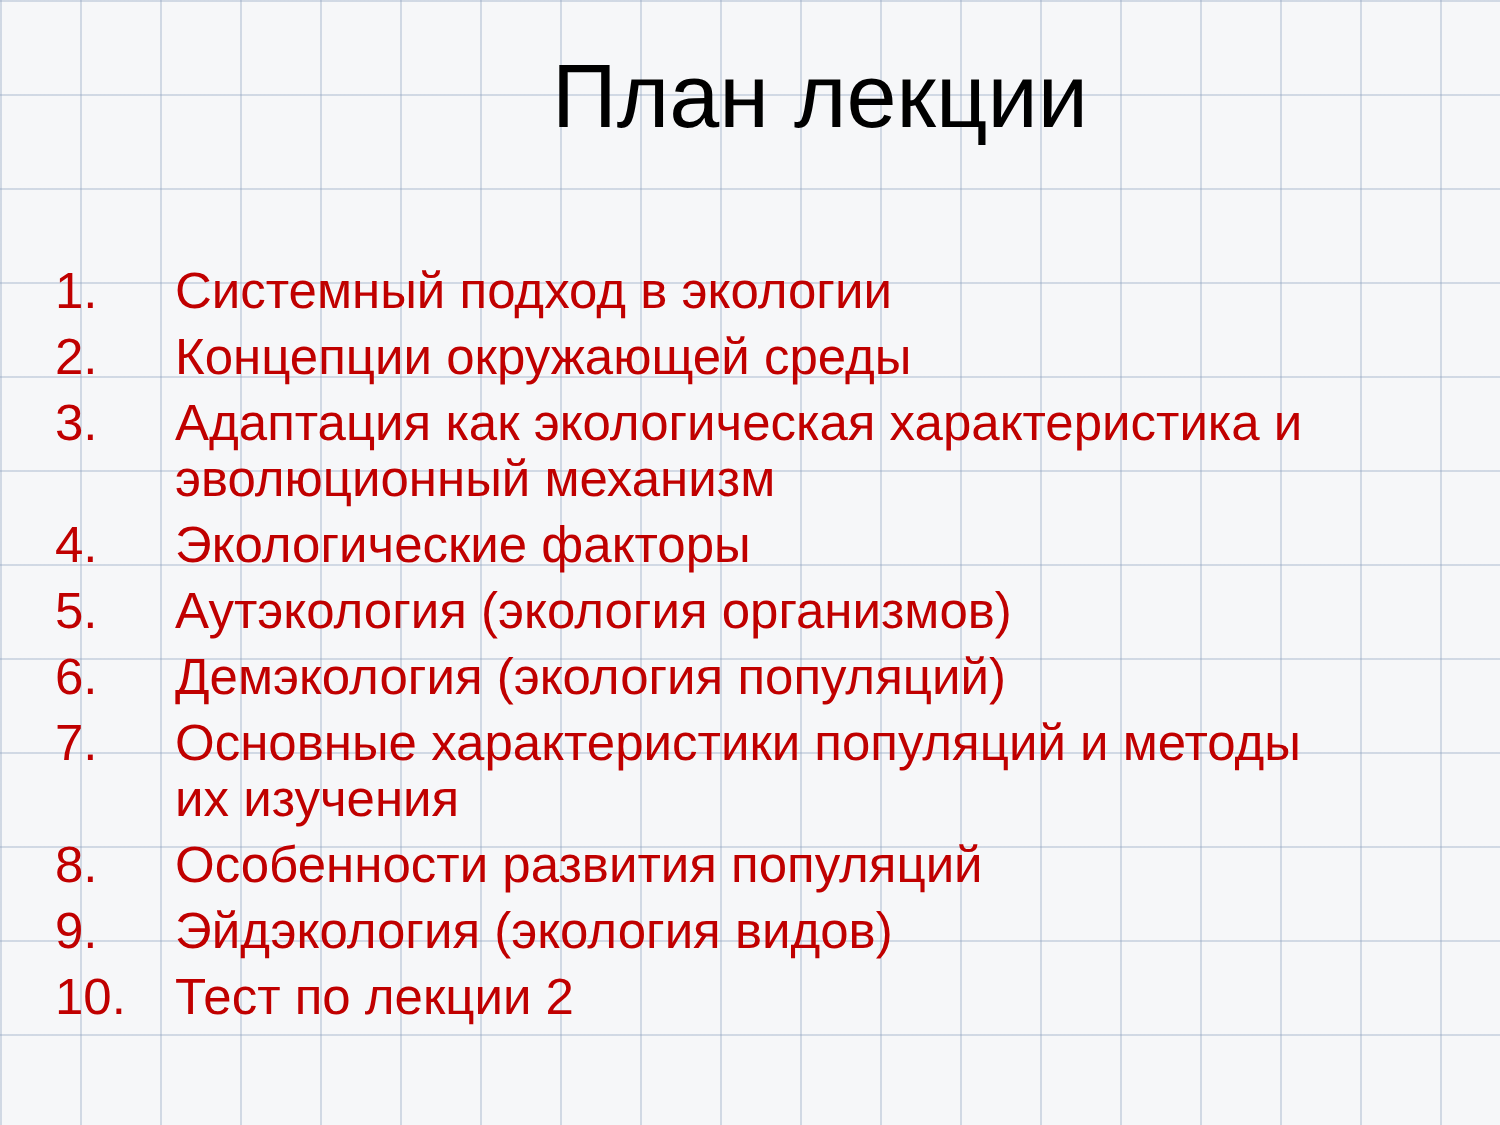План лекции
1. Системный подход в экологии
2. Концепции окружающей среды
3. Адаптация как экологическая характеристика и эволюционный механизм
4. Экологические факторы
5. Аутэкология (экология организмов)
6. Демэкология (экология популяций)
7. Основные характеристики популяций и методы их изучения
8. Особенности развития популяций
9. Эйдэкология (экология видов)
10. Тест по лекции 2